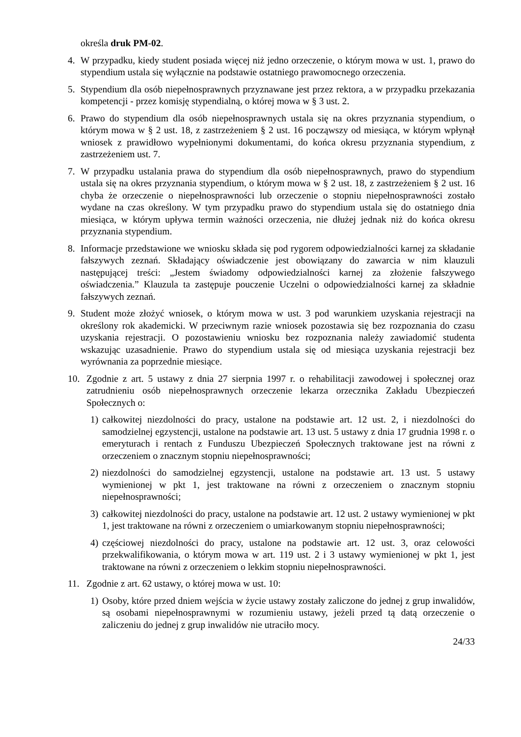określa druk PM-02.
4. W przypadku, kiedy student posiada więcej niż jedno orzeczenie, o którym mowa w ust. 1, prawo do stypendium ustala się wyłącznie na podstawie ostatniego prawomocnego orzeczenia.
5. Stypendium dla osób niepełnosprawnych przyznawane jest przez rektora, a w przypadku przekazania kompetencji - przez komisję stypendialną, o której mowa w § 3 ust. 2.
6. Prawo do stypendium dla osób niepełnosprawnych ustala się na okres przyznania stypendium, o którym mowa w § 2 ust. 18, z zastrzeżeniem § 2 ust. 16 począwszy od miesiąca, w którym wpłynął wniosek z prawidłowo wypełnionymi dokumentami, do końca okresu przyznania stypendium, z zastrzeżeniem ust. 7.
7. W przypadku ustalania prawa do stypendium dla osób niepełnosprawnych, prawo do stypendium ustala się na okres przyznania stypendium, o którym mowa w § 2 ust. 18, z zastrzeżeniem § 2 ust. 16 chyba że orzeczenie o niepełnosprawności lub orzeczenie o stopniu niepełnosprawności zostało wydane na czas określony. W tym przypadku prawo do stypendium ustala się do ostatniego dnia miesiąca, w którym upływa termin ważności orzeczenia, nie dłużej jednak niż do końca okresu przyznania stypendium.
8. Informacje przedstawione we wniosku składa się pod rygorem odpowiedzialności karnej za składanie fałszywych zeznań. Składający oświadczenie jest obowiązany do zawarcia w nim klauzuli następującej treści: „Jestem świadomy odpowiedzialności karnej za złożenie fałszywego oświadczenia.” Klauzula ta zastępuje pouczenie Uczelni o odpowiedzialności karnej za składnie fałszywych zeznań.
9. Student może złożyć wniosek, o którym mowa w ust. 3 pod warunkiem uzyskania rejestracji na określony rok akademicki. W przeciwnym razie wniosek pozostawia się bez rozpoznania do czasu uzyskania rejestracji. O pozostawieniu wniosku bez rozpoznania należy zawiadomić studenta wskazując uzasadnienie. Prawo do stypendium ustala się od miesiąca uzyskania rejestracji bez wyrównania za poprzednie miesiące.
10. Zgodnie z art. 5 ustawy z dnia 27 sierpnia 1997 r. o rehabilitacji zawodowej i społecznej oraz zatrudnieniu osób niepełnosprawnych orzeczenie lekarza orzecznika Zakładu Ubezpieczeń Społecznych o:
1) całkowitej niezdolności do pracy, ustalone na podstawie art. 12 ust. 2, i niezdolności do samodzielnej egzystencji, ustalone na podstawie art. 13 ust. 5 ustawy z dnia 17 grudnia 1998 r. o emeryturach i rentach z Funduszu Ubezpieczeń Społecznych traktowane jest na równi z orzeczeniem o znacznym stopniu niepełnosprawności;
2) niezdolności do samodzielnej egzystencji, ustalone na podstawie art. 13 ust. 5 ustawy wymienionej w pkt 1, jest traktowane na równi z orzeczeniem o znacznym stopniu niepełnosprawności;
3) całkowitej niezdolności do pracy, ustalone na podstawie art. 12 ust. 2 ustawy wymienionej w pkt 1, jest traktowane na równi z orzeczeniem o umiarkowanym stopniu niepełnosprawności;
4) częściowej niezdolności do pracy, ustalone na podstawie art. 12 ust. 3, oraz celowości przekwalifikowania, o którym mowa w art. 119 ust. 2 i 3 ustawy wymienionej w pkt 1, jest traktowane na równi z orzeczeniem o lekkim stopniu niepełnosprawności.
11. Zgodnie z art. 62 ustawy, o której mowa w ust. 10:
1) Osoby, które przed dniem wejścia w życie ustawy zostały zaliczone do jednej z grup inwalidów, są osobami niepełnosprawnymi w rozumieniu ustawy, jeżeli przed tą datą orzeczenie o zaliczeniu do jednej z grup inwalidów nie utraciło mocy.
24/33